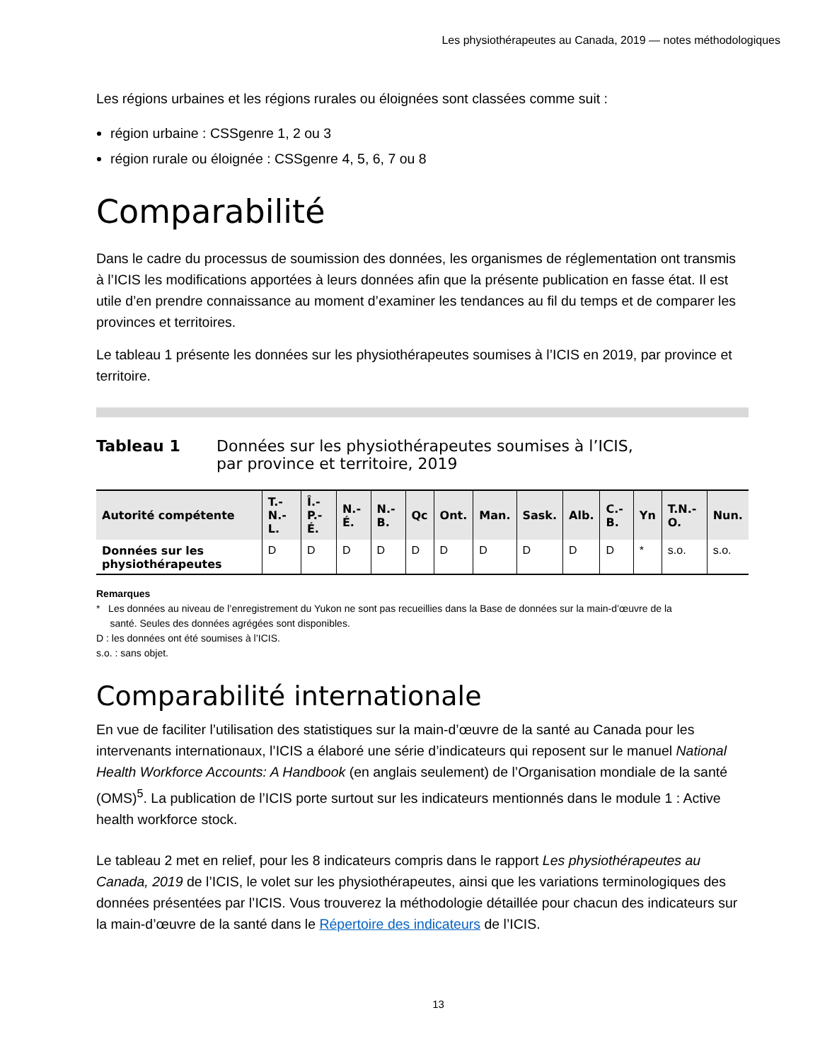Les physiothérapeutes au Canada, 2019 — notes méthodologiques
Les régions urbaines et les régions rurales ou éloignées sont classées comme suit :
région urbaine : CSSgenre 1, 2 ou 3
région rurale ou éloignée : CSSgenre 4, 5, 6, 7 ou 8
Comparabilité
Dans le cadre du processus de soumission des données, les organismes de réglementation ont transmis à l’ICIS les modifications apportées à leurs données afin que la présente publication en fasse état. Il est utile d’en prendre connaissance au moment d’examiner les tendances au fil du temps et de comparer les provinces et territoires.
Le tableau 1 présente les données sur les physiothérapeutes soumises à l’ICIS en 2019, par province et territoire.
Tableau 1 Données sur les physiothérapeutes soumises à l’ICIS,
par province et territoire, 2019
| Autorité compétente | T.-N.-L. | Î.-P.-É. | N.-É. | N.-B. | Qc | Ont. | Man. | Sask. | Alb. | C.-B. | Yn | T.N.-O. | Nun. |
| --- | --- | --- | --- | --- | --- | --- | --- | --- | --- | --- | --- | --- | --- |
| Données sur les physiothérapeutes | D | D | D | D | D | D | D | D | D | D | * | s.o. | s.o. |
Remarques
* Les données au niveau de l’enregistrement du Yukon ne sont pas recueillies dans la Base de données sur la main-d’œuvre de la
santé. Seules des données agrégées sont disponibles.
D : les données ont été soumises à l’ICIS.
s.o. : sans objet.
Comparabilité internationale
En vue de faciliter l’utilisation des statistiques sur la main-d’œuvre de la santé au Canada pour les intervenants internationaux, l’ICIS a élaboré une série d’indicateurs qui reposent sur le manuel National Health Workforce Accounts: A Handbook (en anglais seulement) de l’Organisation mondiale de la santé (OMS)<sup>5</sup>. La publication de l’ICIS porte surtout sur les indicateurs mentionnés dans le module 1 : Active health workforce stock.
Le tableau 2 met en relief, pour les 8 indicateurs compris dans le rapport Les physiothérapeutes au Canada, 2019 de l’ICIS, le volet sur les physiothérapeutes, ainsi que les variations terminologiques des données présentées par l’ICIS. Vous trouverez la méthodologie détaillée pour chacun des indicateurs sur la main-d’œuvre de la santé dans le Répertoire des indicateurs de l’ICIS.
13